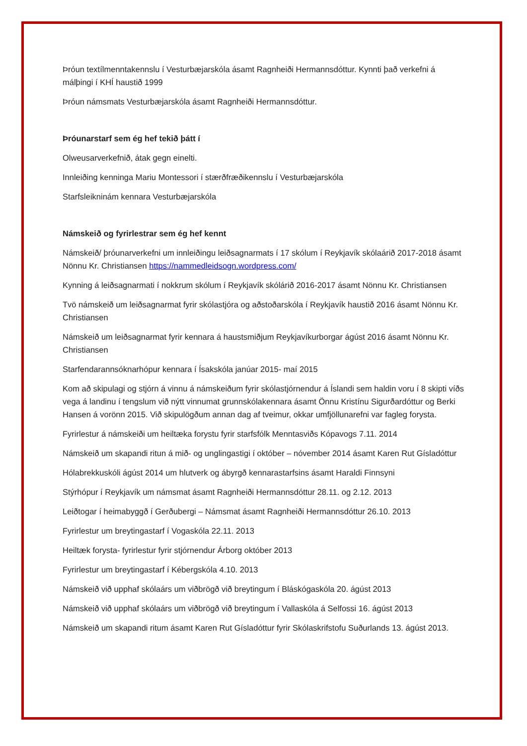Þróun textílmenntakennslu í Vesturbæjarskóla ásamt Ragnheiði Hermannsdóttur. Kynnti það verkefni á málþingi í KHÍ haustið 1999
Þróun námsmats Vesturbæjarskóla ásamt Ragnheiði Hermannsdóttur.
Þróunarstarf sem ég hef tekið þátt í
Olweusarverkefnið, átak gegn einelti.
Innleiðing kenninga Mariu Montessori í stærðfræðikennslu í Vesturbæjarskóla
Starfsleikninám kennara Vesturbæjarskóla
Námskeið og fyrirlestrar sem ég hef kennt
Námskeið/ þróunarverkefni um innleiðingu leiðsagnarmats í 17 skólum í Reykjavík skólaárið 2017-2018 ásamt Nönnu Kr. Christiansen https://nammedleidsogn.wordpress.com/
Kynning á leiðsagnarmati í nokkrum skólum í Reykjavík skólárið 2016-2017 ásamt Nönnu Kr. Christiansen
Tvö námskeið um leiðsagnarmat fyrir skólastjóra og aðstoðarskóla í Reykjavík haustið 2016 ásamt Nönnu Kr. Christiansen
Námskeið um leiðsagnarmat fyrir kennara á haustsmiðjum Reykjavíkurborgar ágúst 2016 ásamt Nönnu Kr. Christiansen
Starfendarannsóknarhópur kennara í Ísakskóla janúar 2015- maí 2015
Kom að skipulagi og stjórn á vinnu á námskeiðum fyrir skólastjórnendur á Íslandi sem haldin voru í 8 skipti víðs vega á landinu í tengslum við nýtt vinnumat grunnskólakennara ásamt Önnu Kristínu Sigurðardóttur og Berki Hansen á vorönn 2015. Við skipulögðum annan dag af tveimur, okkar umfjöllunarefni var fagleg forysta.
Fyrirlestur á námskeiði um heiltæka forystu fyrir starfsfólk Menntasviðs Kópavogs 7.11. 2014
Námskeið um skapandi ritun á mið- og unglingastigi í október – nóvember 2014 ásamt Karen Rut Gísladóttur
Hólabrekkuskóli ágúst 2014 um hlutverk og ábyrgð kennarastarfsins ásamt Haraldi Finnsyni
Stýrhópur í Reykjavík um námsmat ásamt Ragnheiði Hermannsdóttur 28.11. og 2.12. 2013
Leiðtogar í heimabyggð í Gerðubergi – Námsmat ásamt Ragnheiði Hermannsdóttur 26.10. 2013
Fyrirlestur um breytingastarf í Vogaskóla 22.11. 2013
Heiltæk forysta- fyrirlestur fyrir stjórnendur Árborg október 2013
Fyrirlestur um breytingastarf í Kébergskóla 4.10. 2013
Námskeið við upphaf skólaárs um viðbrögð við breytingum í Bláskógaskóla 20. ágúst 2013
Námskeið við upphaf skólaárs um viðbrögð við breytingum í Vallaskóla á Selfossi 16. ágúst 2013
Námskeið um skapandi ritum ásamt Karen Rut Gísladóttur fyrir Skólaskrifstofu Suðurlands 13. ágúst 2013.